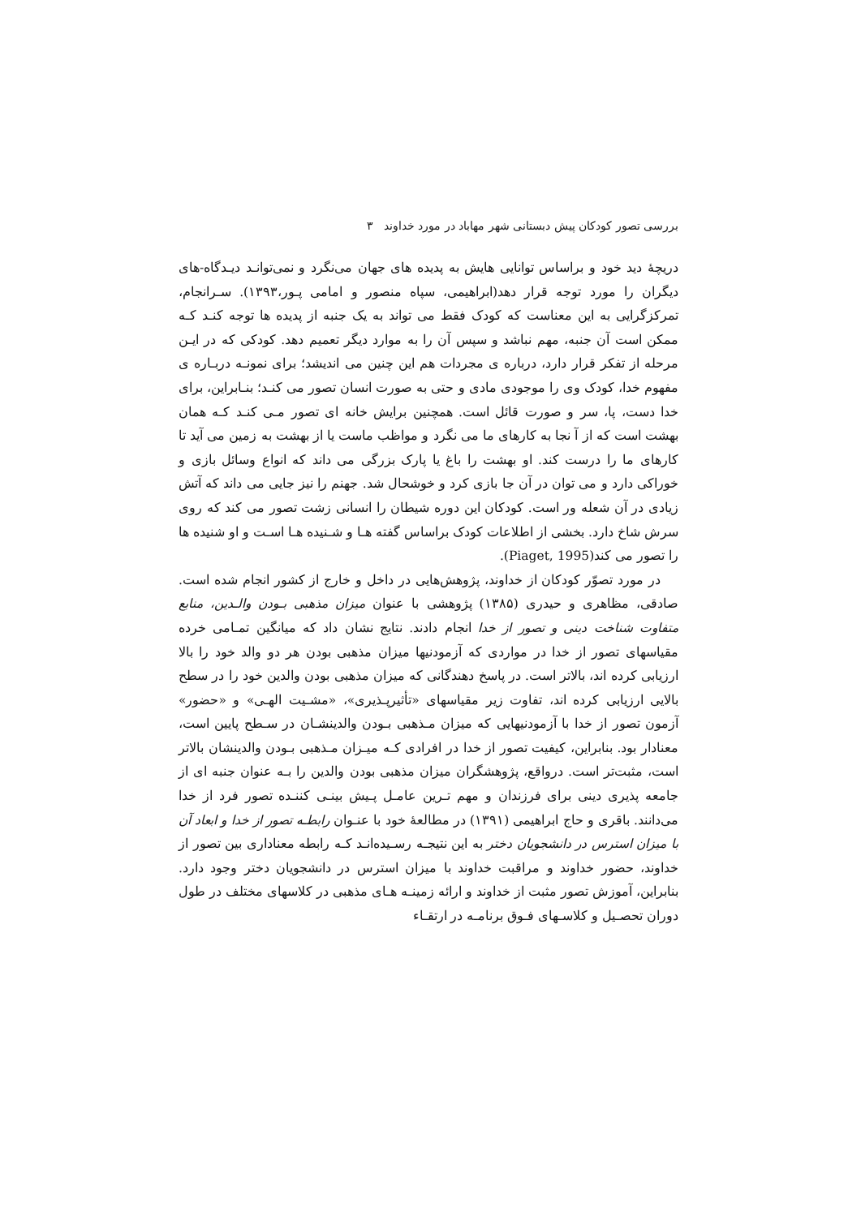بررسی تصور کودکان پیش دبستانی شهر مهاباد در مورد خداوند ۳
دریچهٔ دید خود و براساس توانایی هایش به پدیده های جهان می‌نگرد و نمی‌توانـد دیـدگاه-های دیگران را مورد توجه قرار دهد(ابراهیمی، سپاه منصور و امامی پـور،۱۳۹۳). سـرانجام، تمرکزگرایی به این معناست که کودک فقط می تواند به یک جنبه از پدیده ها توجه کنـد کـه ممکن است آن جنبه، مهم نباشد و سپس آن را به موارد دیگر تعمیم دهد. کودکی که در ایـن مرحله از تفکر قرار دارد، درباره ی مجردات هم این چنین می اندیشد؛ برای نمونـه دربـاره ی مفهوم خدا، کودک وی را موجودی مادی و حتی به صورت انسان تصور می کنـد؛ بنـابراین، برای خدا دست، پا، سر و صورت قائل است. همچنین برایش خانه ای تصور مـی کنـد کـه همان بهشت است که از آ نجا به کارهای ما می نگرد و مواظب ماست یا از بهشت به زمین می آید تا کارهای ما را درست کند. او بهشت را باغ یا پارک بزرگی می داند که انواع وسائل بازی و خوراکی دارد و می توان در آن جا بازی کرد و خوشحال شد. جهنم را نیز جایی می داند که آتش زیادی در آن شعله ور است. کودکان این دوره شیطان را انسانی زشت تصور می کند که روی سرش شاخ دارد. بخشی از اطلاعات کودک براساس گفته هـا و شـنیده هـا اسـت و او شنیده ها را تصور می کند(Piaget, 1995).
در مورد تصوّر کودکان از خداوند، پژوهش‌هایی در داخل و خارج از کشور انجام شده است. صادقی، مظاهری و حیدری (۱۳۸۵) پژوهشی با عنوان میزان مذهبی بـودن والـدین، منابع متفاوت شناخت دینی و تصور از خدا انجام دادند. نتایج نشان داد که میانگین تمـامی خرده مقیاسهای تصور از خدا در مواردی که آزمودنیها میزان مذهبی بودن هر دو والد خود را بالا ارزیابی کرده اند، بالاتر است. در پاسخ دهندگانی که میزان مذهبی بودن والدین خود را در سطح بالایی ارزیابی کرده اند، تفاوت زیر مقیاسهای «تأثیرپـذیری»، «مشـیت الهـی» و «حضور» آزمون تصور از خدا با آزمودنیهایی که میزان مـذهبی بـودن والدینشـان در سـطح پایین است، معنادار بود. بنابراین، کیفیت تصور از خدا در افرادی کـه میـزان مـذهبی بـودن والدینشان بالاتر است، مثبت‌تر است. درواقع، پژوهشگران میزان مذهبی بودن والدین را بـه عنوان جنبه ای از جامعه پذیری دینی برای فرزندان و مهم تـرین عامـل پـیش بینـی کننـده تصور فرد از خدا می‌دانند. باقری و حاج ابراهیمی (۱۳۹۱) در مطالعهٔ خود با عنـوان رابطـه تصور از خدا و ابعاد آن با میزان استرس در دانشجویان دختر به این نتیجـه رسـیده‌انـد کـه رابطه معناداری بین تصور از خداوند، حضور خداوند و مراقبت خداوند با میزان استرس در دانشجویان دختر وجود دارد. بنابراین، آموزش تصور مثبت از خداوند و ارائه زمینـه هـای مذهبی در کلاسهای مختلف در طول دوران تحصـیل و کلاسـهای فـوق برنامـه در ارتقـاء